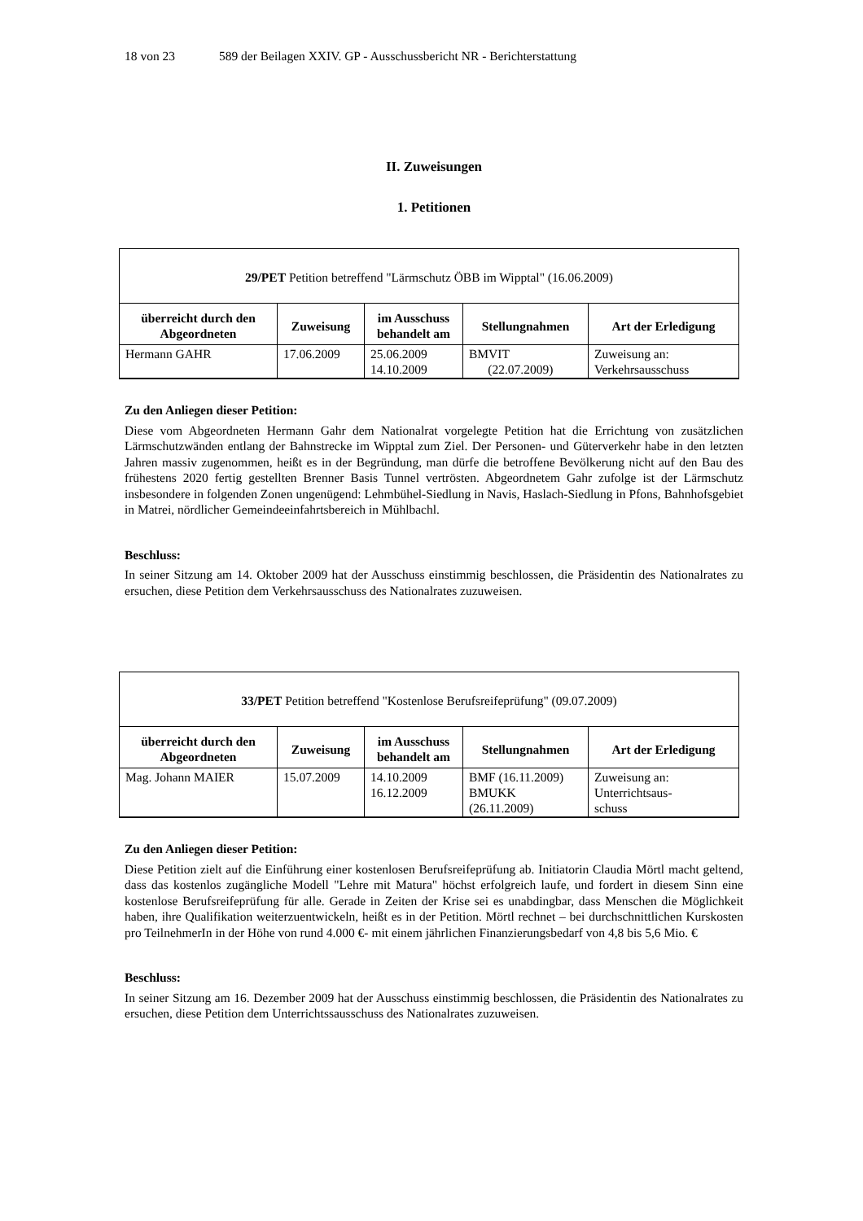18 von 23 589 der Beilagen XXIV. GP - Ausschussbericht NR - Berichterstattung
II. Zuweisungen
1. Petitionen
| 29/PET Petition betreffend "Lärmschutz ÖBB im Wipptal" (16.06.2009) | | | | |
| überreicht durch den Abgeordneten | Zuweisung | im Ausschuss behandelt am | Stellungnahmen | Art der Erledigung |
| Hermann GAHR | 17.06.2009 | 25.06.2009 14.10.2009 | BMVIT (22.07.2009) | Zuweisung an: Verkehrsausschuss |
Zu den Anliegen dieser Petition:
Diese vom Abgeordneten Hermann Gahr dem Nationalrat vorgelegte Petition hat die Errichtung von zusätzlichen Lärmschutzwänden entlang der Bahnstrecke im Wipptal zum Ziel. Der Personen- und Güterverkehr habe in den letzten Jahren massiv zugenommen, heißt es in der Begründung, man dürfe die betroffene Bevölkerung nicht auf den Bau des frühestens 2020 fertig gestellten Brenner Basis Tunnel vertrösten. Abgeordnetem Gahr zufolge ist der Lärmschutz insbesondere in folgenden Zonen ungenügend: Lehmbühel-Siedlung in Navis, Haslach-Siedlung in Pfons, Bahnhofsgebiet in Matrei, nördlicher Gemeindeeinfahrtsbereich in Mühlbachl.
Beschluss:
In seiner Sitzung am 14. Oktober 2009 hat der Ausschuss einstimmig beschlossen, die Präsidentin des Nationalrates zu ersuchen, diese Petition dem Verkehrsausschuss des Nationalrates zuzuweisen.
| 33/PET Petition betreffend "Kostenlose Berufsreifeprüfung" (09.07.2009) | | | | |
| überreicht durch den Abgeordneten | Zuweisung | im Ausschuss behandelt am | Stellungnahmen | Art der Erledigung |
| Mag. Johann MAIER | 15.07.2009 | 14.10.2009 16.12.2009 | BMF (16.11.2009) BMUKK (26.11.2009) | Zuweisung an: Unterrichtsaus- schuss |
Zu den Anliegen dieser Petition:
Diese Petition zielt auf die Einführung einer kostenlosen Berufsreifeprüfung ab. Initiatorin Claudia Mörtl macht geltend, dass das kostenlos zugängliche Modell "Lehre mit Matura" höchst erfolgreich laufe, und fordert in diesem Sinn eine kostenlose Berufsreifeprüfung für alle. Gerade in Zeiten der Krise sei es unabdingbar, dass Menschen die Möglichkeit haben, ihre Qualifikation weiterzuentwickeln, heißt es in der Petition. Mörtl rechnet – bei durchschnittlichen Kurskosten pro TeilnehmerIn in der Höhe von rund 4.000 €- mit einem jährlichen Finanzierungsbedarf von 4,8 bis 5,6 Mio. €
Beschluss:
In seiner Sitzung am 16. Dezember 2009 hat der Ausschuss einstimmig beschlossen, die Präsidentin des Nationalrates zu ersuchen, diese Petition dem Unterrichtssausschuss des Nationalrates zuzuweisen.